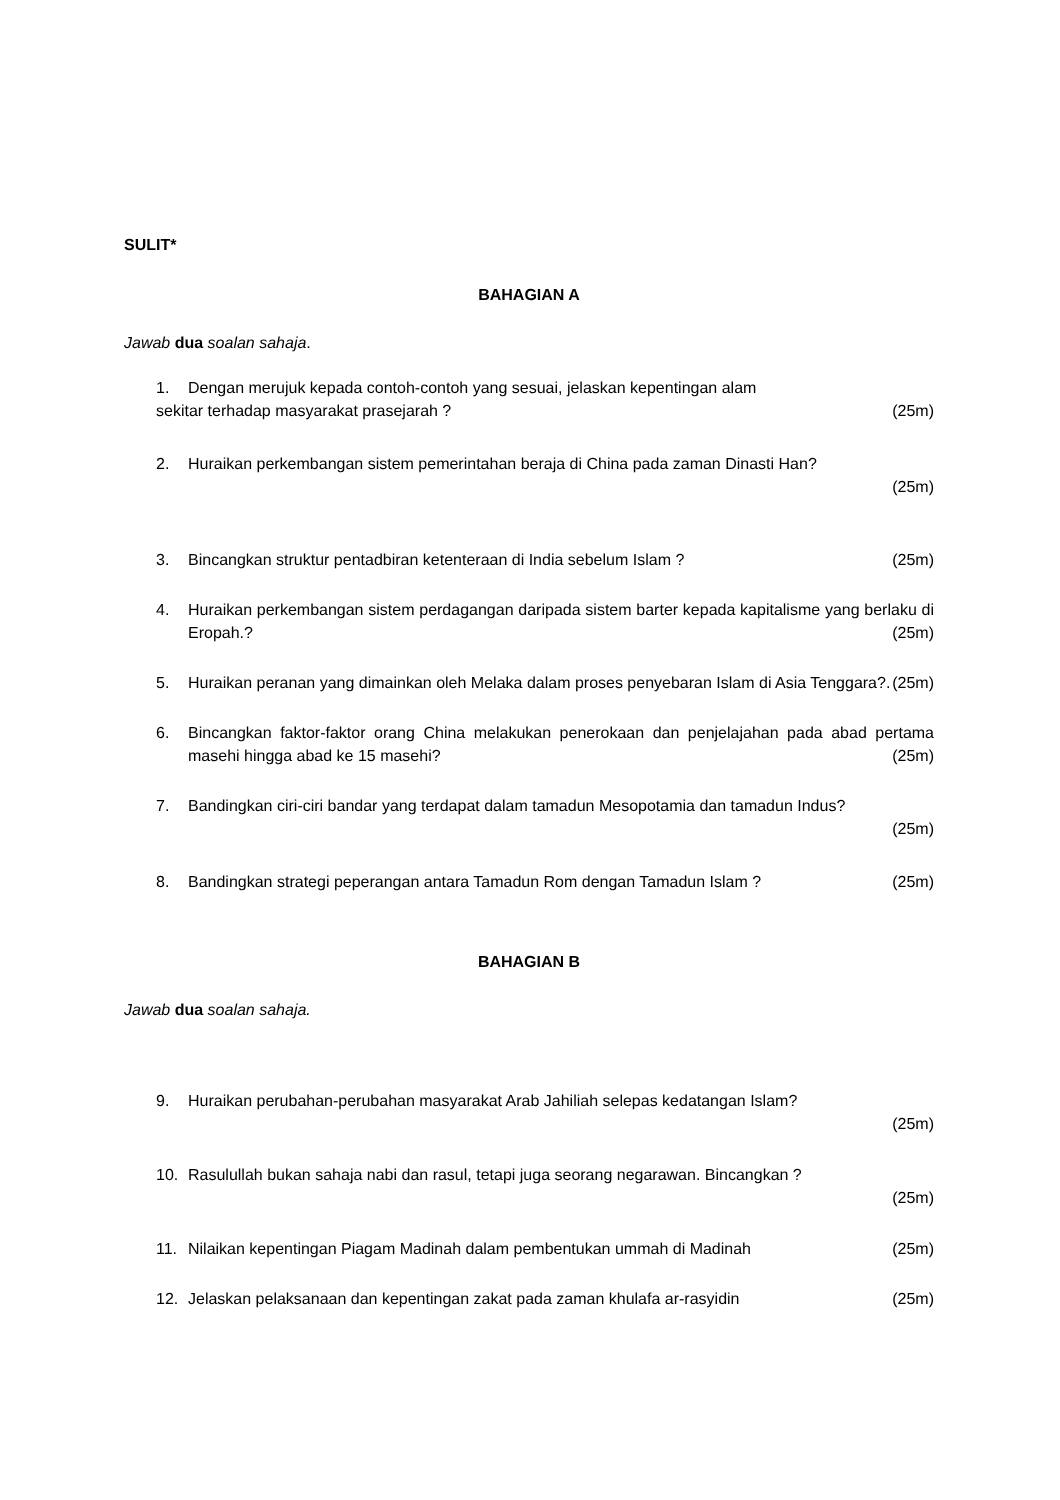SULIT*
BAHAGIAN A
Jawab dua soalan sahaja.
1. Dengan merujuk kepada contoh-contoh yang sesuai, jelaskan kepentingan alam
sekitar terhadap masyarakat prasejarah ? (25m)
2. Huraikan perkembangan sistem pemerintahan beraja di China pada zaman Dinasti Han?
(25m)
3. Bincangkan struktur pentadbiran ketenteraan di India sebelum Islam ? (25m)
4. Huraikan perkembangan sistem perdagangan daripada sistem barter kepada kapitalisme yang berlaku di Eropah.? (25m)
5. Huraikan peranan yang dimainkan oleh Melaka dalam proses penyebaran Islam di Asia Tenggara?. (25m)
6. Bincangkan faktor-faktor orang China melakukan penerokaan dan penjelajahan pada abad pertama masehi hingga abad ke 15 masehi? (25m)
7. Bandingkan ciri-ciri bandar yang terdapat dalam tamadun Mesopotamia dan tamadun Indus?
(25m)
8. Bandingkan strategi peperangan antara Tamadun Rom dengan Tamadun Islam ? (25m)
BAHAGIAN B
Jawab dua soalan sahaja.
9. Huraikan perubahan-perubahan masyarakat Arab Jahiliah selepas kedatangan Islam?
(25m)
10. Rasulullah bukan sahaja nabi dan rasul, tetapi juga seorang negarawan. Bincangkan ?
(25m)
11. Nilaikan kepentingan Piagam Madinah dalam pembentukan ummah di Madinah (25m)
12. Jelaskan pelaksanaan dan kepentingan zakat pada zaman khulafa ar-rasyidin (25m)